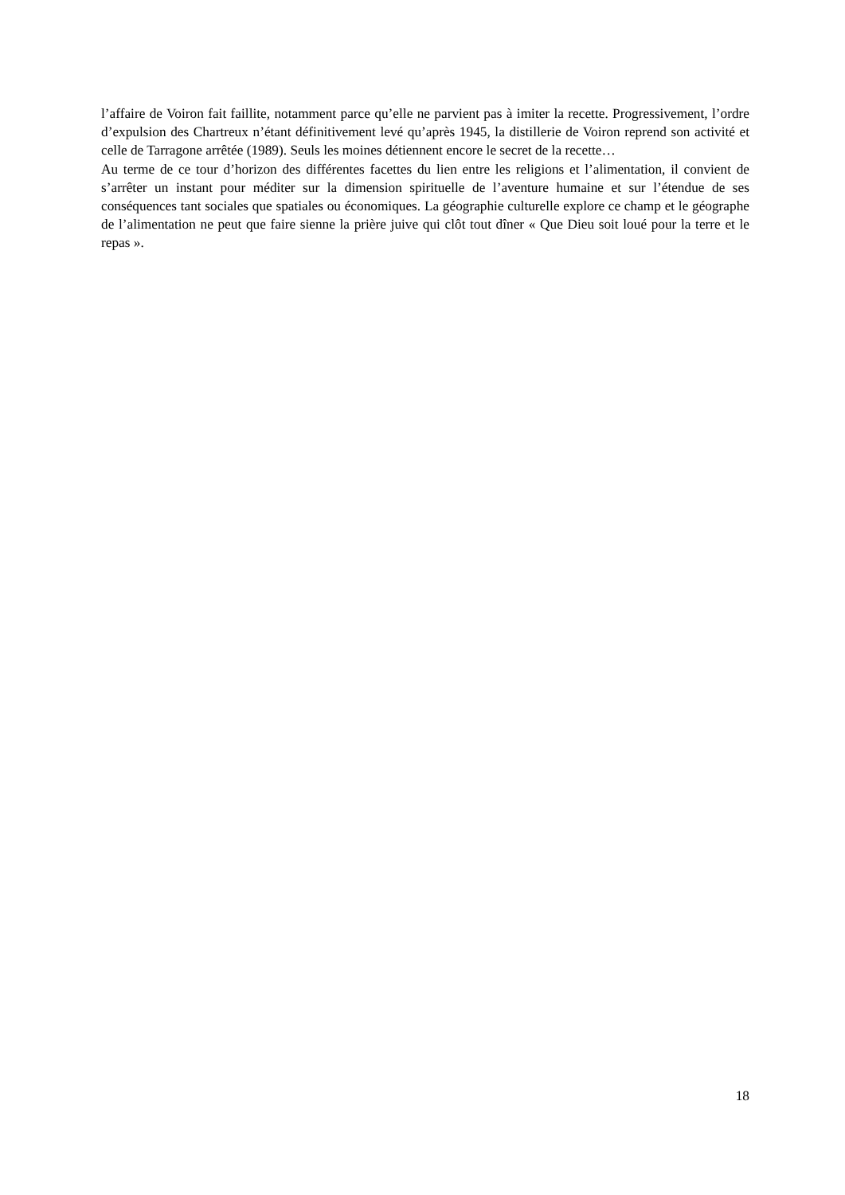l’affaire de Voiron fait faillite, notamment parce qu’elle ne parvient pas à imiter la recette. Progressivement, l’ordre d’expulsion des Chartreux n’étant définitivement levé qu’après 1945, la distillerie de Voiron reprend son activité et celle de Tarragone arrêtée (1989). Seuls les moines détiennent encore le secret de la recette…
Au terme de ce tour d’horizon des différentes facettes du lien entre les religions et l’alimentation, il convient de s’arrêter un instant pour méditer sur la dimension spirituelle de l’aventure humaine et sur l’étendue de ses conséquences tant sociales que spatiales ou économiques. La géographie culturelle explore ce champ et le géographe de l’alimentation ne peut que faire sienne la prière juive qui clôt tout dîner « Que Dieu soit loué pour la terre et le repas ».
18